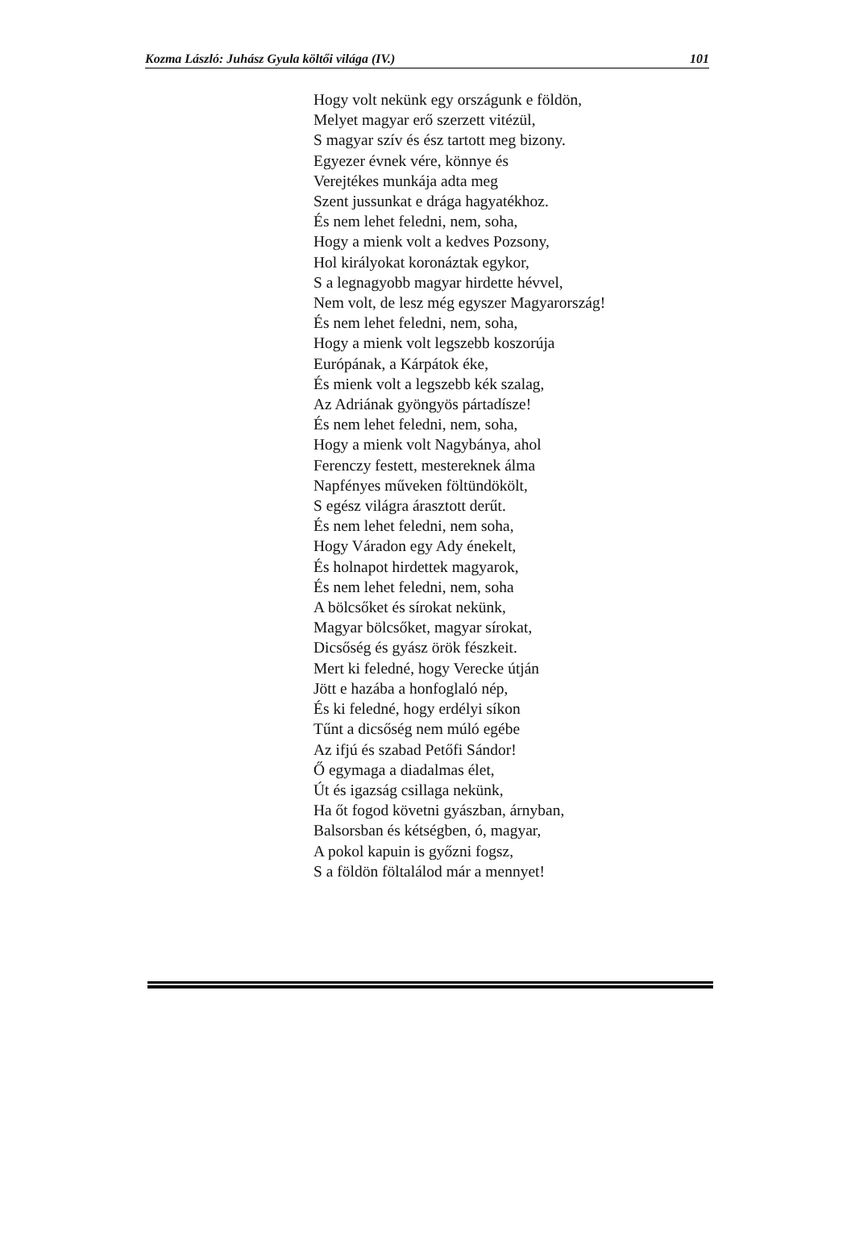Kozma László: Juhász Gyula költői világa (IV.) 101
Hogy volt nekünk egy országunk e földön,
Melyet magyar erő szerzett vitézül,
S magyar szív és ész tartott meg bizony.
Egyezer évnek vére, könnye és
Verejtékes munkája adta meg
Szent jussunkat e drága hagyatékhoz.
És nem lehet feledni, nem, soha,
Hogy a mienk volt a kedves Pozsony,
Hol királyokat koronáztak egykor,
S a legnagyobb magyar hirdette hévvel,
Nem volt, de lesz még egyszer Magyarország!
És nem lehet feledni, nem, soha,
Hogy a mienk volt legszebb koszorúja
Európának, a Kárpátok éke,
És mienk volt a legszebb kék szalag,
Az Adriának gyöngyös pártadísze!
És nem lehet feledni, nem, soha,
Hogy a mienk volt Nagybánya, ahol
Ferenczy festett, mestereknek álma
Napfényes műveken föltündökölt,
S egész világra árasztott derűt.
És nem lehet feledni, nem soha,
Hogy Váradon egy Ady énekelt,
És holnapot hirdettek magyarok,
És nem lehet feledni, nem, soha
A bölcsőket és sírokat nekünk,
Magyar bölcsőket, magyar sírokat,
Dicsőség és gyász örök fészkeit.
Mert ki feledné, hogy Verecke útján
Jött e hazába a honfoglaló nép,
És ki feledné, hogy erdélyi síkon
Tűnt a dicsőség nem múló egébe
Az ifjú és szabad Petőfi Sándor!
Ő egymaga a diadalmas élet,
Út és igazság csillaga nekünk,
Ha őt fogod követni gyászban, árnyban,
Balsorsban és kétségben, ó, magyar,
A pokol kapuin is győzni fogsz,
S a földön föltalálod már a mennyet!